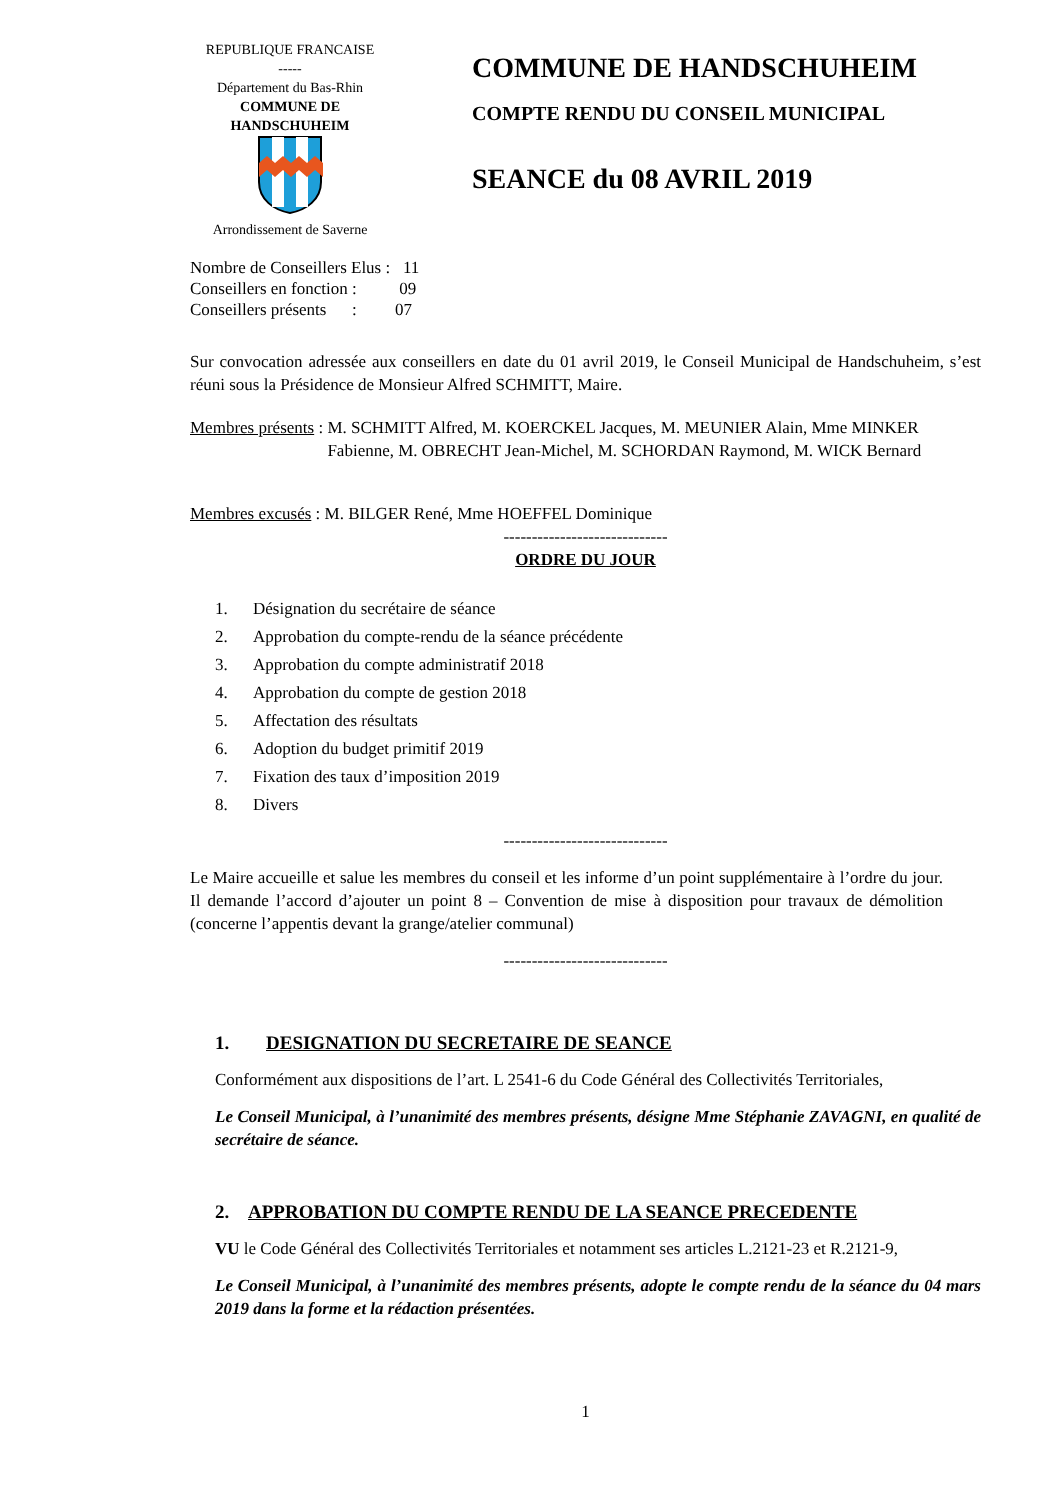REPUBLIQUE FRANCAISE
-----
Département du Bas-Rhin
COMMUNE DE
HANDSCHUHEIM
Arrondissement de Saverne
COMMUNE DE HANDSCHUHEIM
COMPTE RENDU DU CONSEIL MUNICIPAL
SEANCE du 08 AVRIL 2019
Nombre de Conseillers Elus : 11
Conseillers en fonction : 09
Conseillers présents : 07
Sur convocation adressée aux conseillers en date du 01 avril 2019, le Conseil Municipal de Handschuheim, s’est réuni sous la Présidence de Monsieur Alfred SCHMITT, Maire.
Membres présents : M. SCHMITT Alfred, M. KOERCKEL Jacques, M. MEUNIER Alain, Mme MINKER Fabienne, M. OBRECHT Jean-Michel, M. SCHORDAN Raymond, M. WICK Bernard
Membres excusés : M. BILGER René, Mme HOEFFEL Dominique
-----------------------------
ORDRE DU JOUR
1. Désignation du secrétaire de séance
2. Approbation du compte-rendu de la séance précédente
3. Approbation du compte administratif 2018
4. Approbation du compte de gestion 2018
5. Affectation des résultats
6. Adoption du budget primitif 2019
7. Fixation des taux d’imposition 2019
8. Divers
-----------------------------
Le Maire accueille et salue les membres du conseil et les informe d’un point supplémentaire à l’ordre du jour. Il demande l’accord d’ajouter un point 8 – Convention de mise à disposition pour travaux de démolition (concerne l’appentis devant la grange/atelier communal)
-----------------------------
1. DESIGNATION DU SECRETAIRE DE SEANCE
Conformément aux dispositions de l’art. L 2541-6 du Code Général des Collectivités Territoriales,
Le Conseil Municipal, à l’unanimité des membres présents, désigne Mme Stéphanie ZAVAGNI, en qualité de secrétaire de séance.
2. APPROBATION DU COMPTE RENDU DE LA SEANCE PRECEDENTE
VU le Code Général des Collectivités Territoriales et notamment ses articles L.2121-23 et R.2121-9,
Le Conseil Municipal, à l’unanimité des membres présents, adopte le compte rendu de la séance du 04 mars 2019 dans la forme et la rédaction présentées.
1